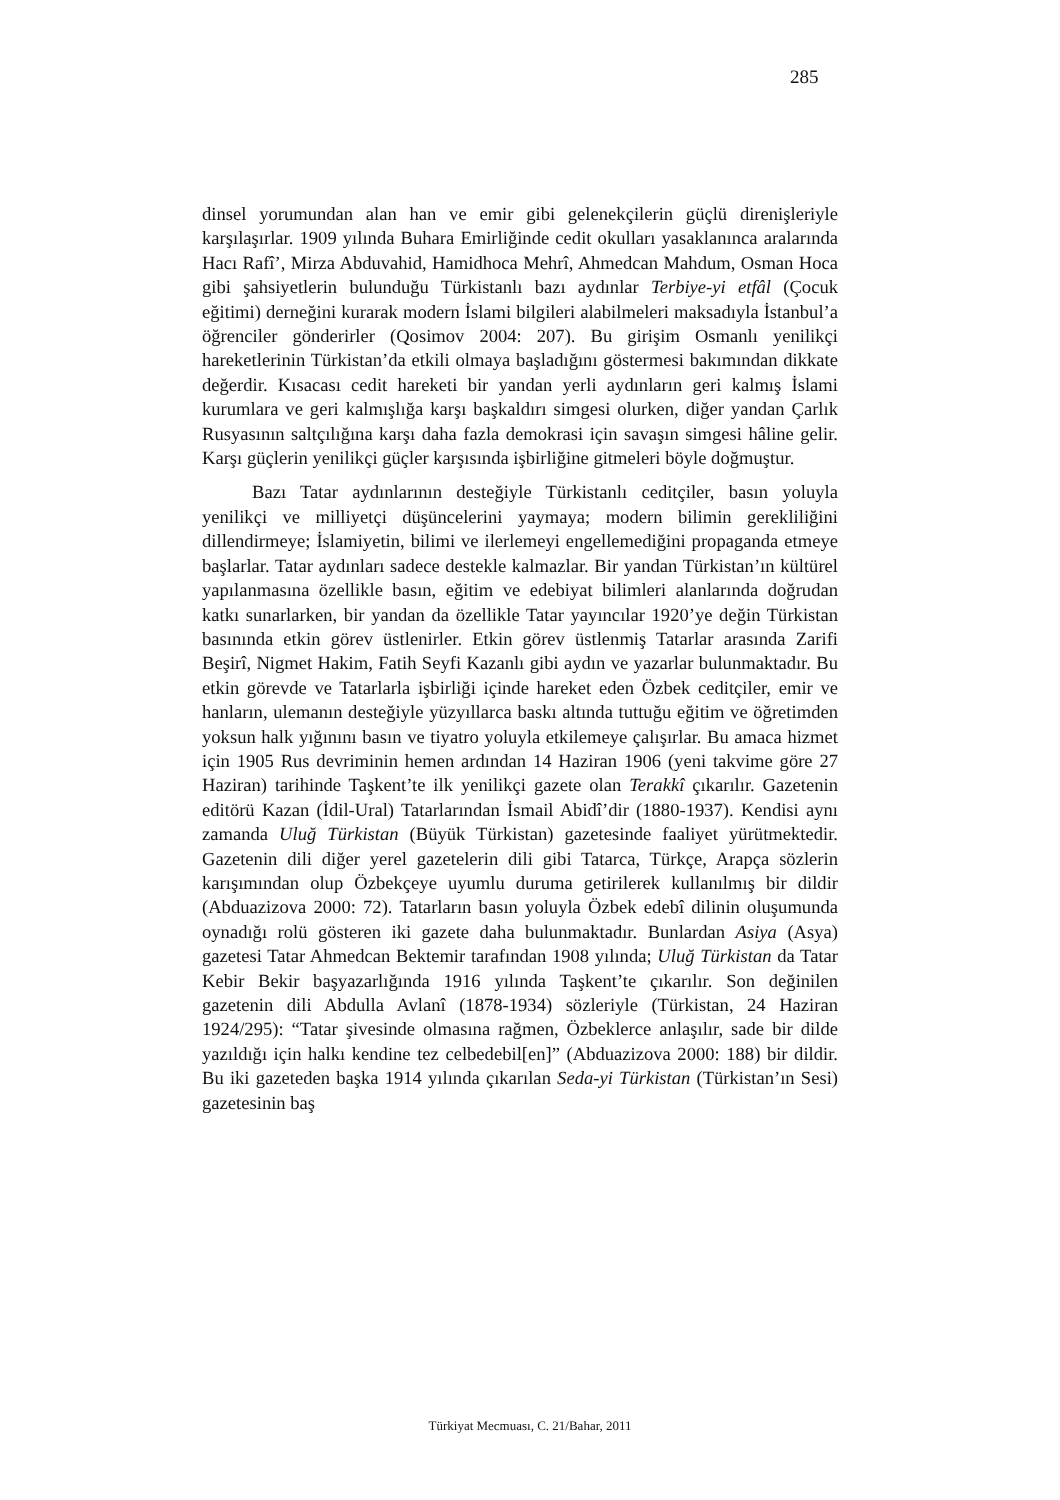285
dinsel yorumundan alan han ve emir gibi gelenekçilerin güçlü direnişleriyle karşılaşırlar. 1909 yılında Buhara Emirliğinde cedit okulları yasaklanınca aralarında Hacı Rafî’, Mirza Abduvahid, Hamidhoca Mehrî, Ahmedcan Mahdum, Osman Hoca gibi şahsiyetlerin bulunduğu Türkistanlı bazı aydınlar Terbiye-yi etfâl (Çocuk eğitimi) derneğini kurarak modern İslami bilgileri alabilmeleri maksadıyla İstanbul’a öğrenciler gönderirler (Qosimov 2004: 207). Bu girişim Osmanlı yenilikçi hareketlerinin Türkistan’da etkili olmaya başladığını göstermesi bakımından dikkate değerdir. Kısacası cedit hareketi bir yandan yerli aydınların geri kalmış İslami kurumlara ve geri kalmışlığa karşı başkaldırı simgesi olurken, diğer yandan Çarlık Rusyasının saltçılığına karşı daha fazla demokrasi için savaşın simgesi hâline gelir. Karşı güçlerin yenilikçi güçler karşısında işbirliğine gitmeleri böyle doğmuştur.
Bazı Tatar aydınlarının desteğiyle Türkistanlı ceditçiler, basın yoluyla yenilikçi ve milliyetçi düşüncelerini yaymaya; modern bilimin gerekliliğini dillendirmeye; İslamiyetin, bilimi ve ilerlemeyi engellemediğini propaganda etmeye başlarlar. Tatar aydınları sadece destekle kalmazlar. Bir yandan Türkistan’ın kültürel yapılanmasına özellikle basın, eğitim ve edebiyat bilimleri alanlarında doğrudan katkı sunarlarken, bir yandan da özellikle Tatar yayıncılar 1920’ye değin Türkistan basınında etkin görev üstlenirler. Etkin görev üstlenmiş Tatarlar arasında Zarifi Beşirî, Nigmet Hakim, Fatih Seyfi Kazanlı gibi aydın ve yazarlar bulunmaktadır. Bu etkin görevde ve Tatarlarla işbirliği içinde hareket eden Özbek ceditçiler, emir ve hanların, ulemanın desteğiyle yüzyıllarca baskı altında tuttuğu eğitim ve öğretimden yoksun halk yığınını basın ve tiyatro yoluyla etkilemeye çalışırlar. Bu amaca hizmet için 1905 Rus devriminin hemen ardından 14 Haziran 1906 (yeni takvime göre 27 Haziran) tarihinde Taşkent’te ilk yenilikçi gazete olan Terakkî çıkarılır. Gazetenin editörü Kazan (İdil-Ural) Tatarlarından İsmail Abidî’dir (1880-1937). Kendisi aynı zamanda Uluğ Türkistan (Büyük Türkistan) gazetesinde faaliyet yürütmektedir. Gazetenin dili diğer yerel gazetelerin dili gibi Tatarca, Türkçe, Arapça sözlerin karışımından olup Özbekçeye uyumlu duruma getirilerek kullanılmış bir dildir (Abduazizova 2000: 72). Tatarların basın yoluyla Özbek edebî dilinin oluşumunda oynadığı rolü gösteren iki gazete daha bulunmaktadır. Bunlardan Asiya (Asya) gazetesi Tatar Ahmedcan Bektemir tarafından 1908 yılında; Uluğ Türkistan da Tatar Kebir Bekir başyazarlığında 1916 yılında Taşkent’te çıkarılır. Son değinilen gazetenin dili Abdulla Avlanî (1878-1934) sözleriyle (Türkistan, 24 Haziran 1924/295): “Tatar şivesinde olmasına rağmen, Özbeklerce anlaşılır, sade bir dilde yazıldığı için halkı kendine tez celbedebil[en]” (Abduazizova 2000: 188) bir dildir. Bu iki gazeteden başka 1914 yılında çıkarılan Seda-yi Türkistan (Türkistan’ın Sesi) gazetesinin baş
Türkiyat Mecmuası, C. 21/Bahar, 2011